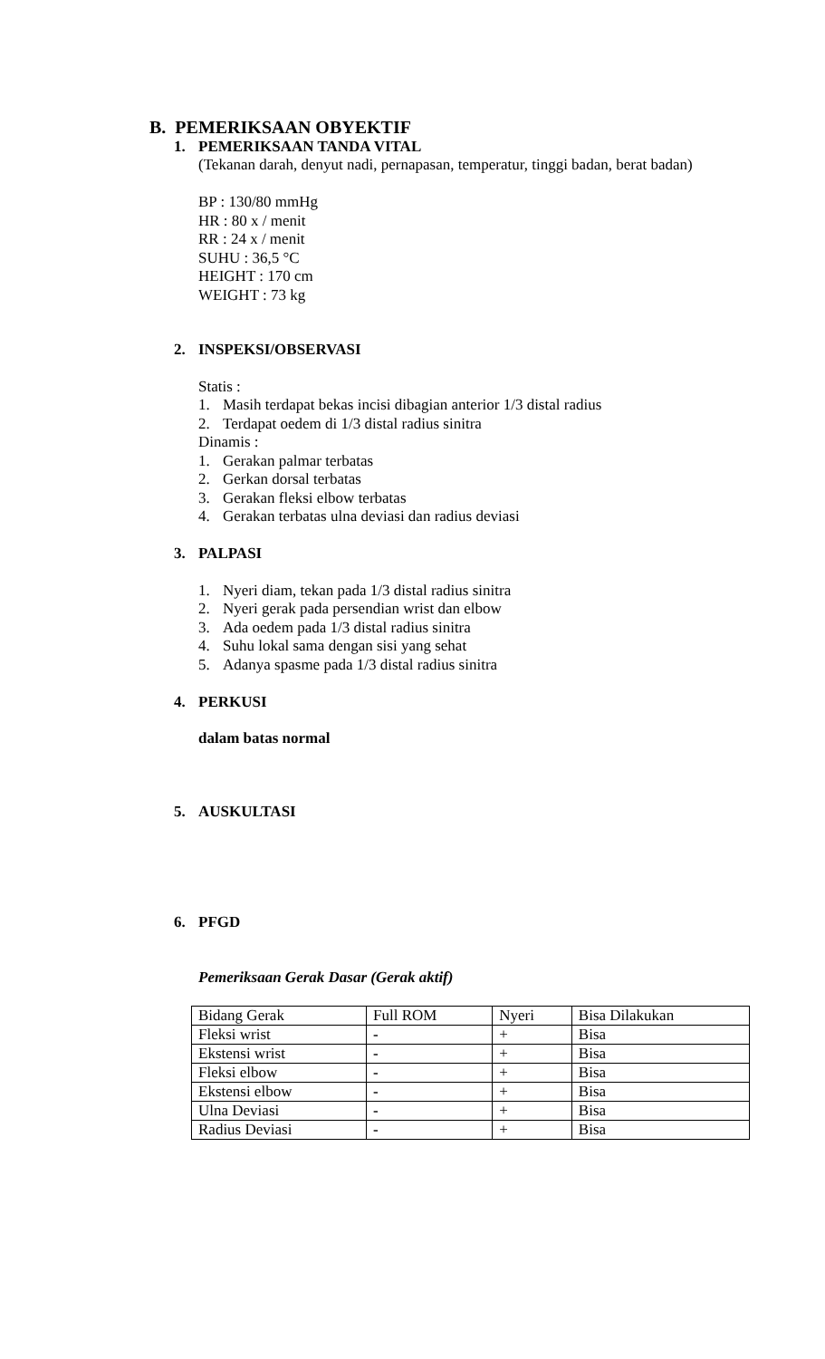B. PEMERIKSAAN OBYEKTIF
1. PEMERIKSAAN TANDA VITAL
(Tekanan darah, denyut nadi, pernapasan, temperatur, tinggi badan, berat badan)
BP : 130/80 mmHg
HR : 80 x / menit
RR : 24 x / menit
SUHU : 36,5 °C
HEIGHT : 170 cm
WEIGHT : 73 kg
2. INSPEKSI/OBSERVASI
Statis :
1. Masih terdapat bekas incisi dibagian anterior 1/3 distal radius
2. Terdapat oedem di 1/3 distal radius sinitra
Dinamis :
1. Gerakan palmar terbatas
2. Gerkan dorsal terbatas
3. Gerakan fleksi elbow terbatas
4. Gerakan terbatas ulna deviasi dan radius deviasi
3. PALPASI
1. Nyeri diam, tekan pada 1/3 distal radius sinitra
2. Nyeri gerak pada persendian wrist dan elbow
3. Ada oedem pada 1/3 distal radius sinitra
4. Suhu lokal sama dengan sisi yang sehat
5. Adanya spasme pada 1/3 distal radius sinitra
4. PERKUSI
dalam batas normal
5. AUSKULTASI
6. PFGD
Pemeriksaan Gerak Dasar (Gerak aktif)
| Bidang Gerak | Full ROM | Nyeri | Bisa Dilakukan |
| Fleksi wrist | - | + | Bisa |
| Ekstensi wrist | - | + | Bisa |
| Fleksi elbow | - | + | Bisa |
| Ekstensi elbow | - | + | Bisa |
| Ulna Deviasi | - | + | Bisa |
| Radius Deviasi | - | + | Bisa |